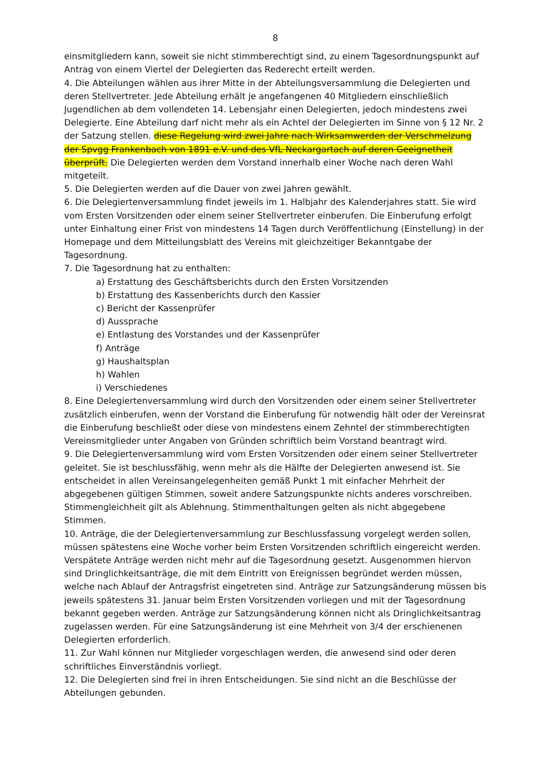8
einsmitgliedern kann, soweit sie nicht stimmberechtigt sind, zu einem Tagesordnungspunkt auf Antrag von einem Viertel der Delegierten das Rederecht erteilt werden.
4. Die Abteilungen wählen aus ihrer Mitte in der Abteilungsversammlung die Delegierten und deren Stellvertreter. Jede Abteilung erhält je angefangenen 40 Mitgliedern einschließlich Jugendlichen ab dem vollendeten 14. Lebensjahr einen Delegierten, jedoch mindestens zwei Delegierte. Eine Abteilung darf nicht mehr als ein Achtel der Delegierten im Sinne von § 12 Nr. 2 der Satzung stellen. diese Regelung wird zwei Jahre nach Wirksamwerden der Verschmelzung der Spvgg Frankenbach von 1891 e.V. und des VfL Neckargartach auf deren Geeignetheit überprüft. Die Delegierten werden dem Vorstand innerhalb einer Woche nach deren Wahl mitgeteilt.
5. Die Delegierten werden auf die Dauer von zwei Jahren gewählt.
6. Die Delegiertenversammlung findet jeweils im 1. Halbjahr des Kalenderjahres statt. Sie wird vom Ersten Vorsitzenden oder einem seiner Stellvertreter einberufen. Die Einberufung erfolgt unter Einhaltung einer Frist von mindestens 14 Tagen durch Veröffentlichung (Einstellung) in der Homepage und dem Mitteilungsblatt des Vereins mit gleichzeitiger Bekanntgabe der Tagesordnung.
7. Die Tagesordnung hat zu enthalten:
a) Erstattung des Geschäftsberichts durch den Ersten Vorsitzenden
b) Erstattung des Kassenberichts durch den Kassier
c) Bericht der Kassenprüfer
d) Aussprache
e) Entlastung des Vorstandes und der Kassenprüfer
f) Anträge
g) Haushaltsplan
h) Wahlen
i) Verschiedenes
8. Eine Delegiertenversammlung wird durch den Vorsitzenden oder einem seiner Stellvertreter zusätzlich einberufen, wenn der Vorstand die Einberufung für notwendig hält oder der Vereinsrat die Einberufung beschließt oder diese von mindestens einem Zehntel der stimmberechtigten Vereinsmitglieder unter Angaben von Gründen schriftlich beim Vorstand beantragt wird.
9. Die Delegiertenversammlung wird vom Ersten Vorsitzenden oder einem seiner Stellvertreter geleitet. Sie ist beschlussfähig, wenn mehr als die Hälfte der Delegierten anwesend ist. Sie entscheidet in allen Vereinsangelegenheiten gemäß Punkt 1 mit einfacher Mehrheit der abgegebenen gültigen Stimmen, soweit andere Satzungspunkte nichts anderes vorschreiben. Stimmengleichheit gilt als Ablehnung. Stimmenthaltungen gelten als nicht abgegebene Stimmen.
10. Anträge, die der Delegiertenversammlung zur Beschlussfassung vorgelegt werden sollen, müssen spätestens eine Woche vorher beim Ersten Vorsitzenden schriftlich eingereicht werden. Verspätete Anträge werden nicht mehr auf die Tagesordnung gesetzt. Ausgenommen hiervon sind Dringlichkeitsanträge, die mit dem Eintritt von Ereignissen begründet werden müssen, welche nach Ablauf der Antragsfrist eingetreten sind. Anträge zur Satzungsänderung müssen bis jeweils spätestens 31. Januar beim Ersten Vorsitzenden vorliegen und mit der Tagesordnung bekannt gegeben werden. Anträge zur Satzungsänderung können nicht als Dringlichkeitsantrag zugelassen werden. Für eine Satzungsänderung ist eine Mehrheit von 3/4 der erschienenen Delegierten erforderlich.
11. Zur Wahl können nur Mitglieder vorgeschlagen werden, die anwesend sind oder deren schriftliches Einverständnis vorliegt.
12. Die Delegierten sind frei in ihren Entscheidungen. Sie sind nicht an die Beschlüsse der Abteilungen gebunden.